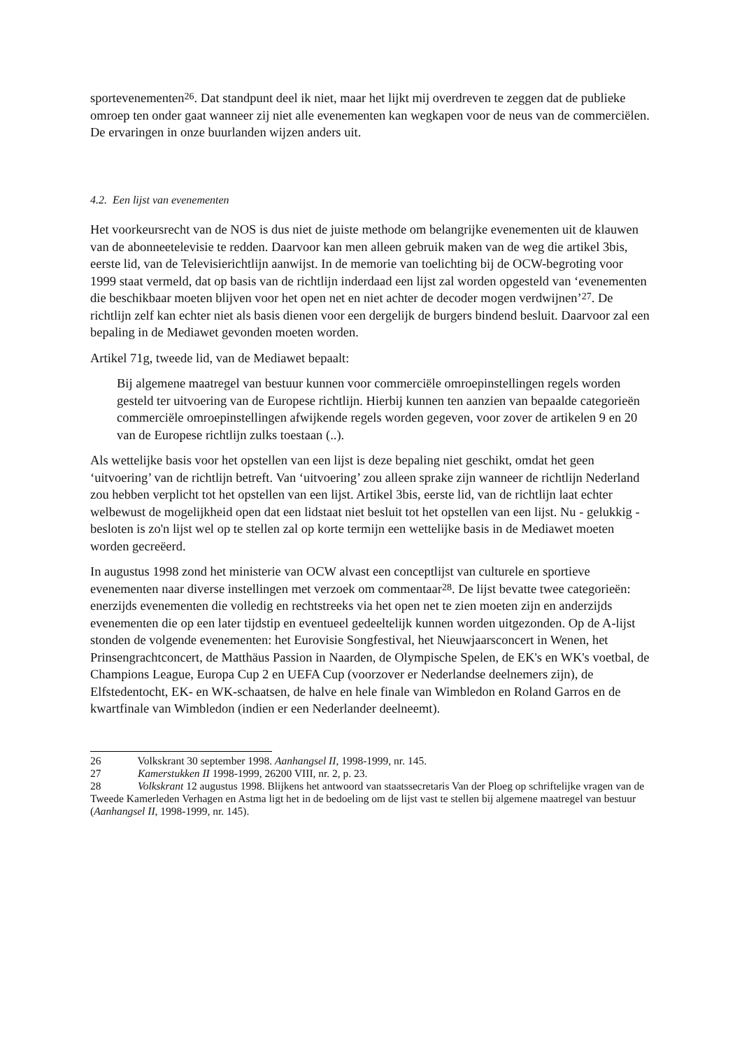sportevenementen<sup>26</sup>. Dat standpunt deel ik niet, maar het lijkt mij overdreven te zeggen dat de publieke omroep ten onder gaat wanneer zij niet alle evenementen kan wegkapen voor de neus van de commerciëlen. De ervaringen in onze buurlanden wijzen anders uit.
4.2. Een lijst van evenementen
Het voorkeursrecht van de NOS is dus niet de juiste methode om belangrijke evenementen uit de klauwen van de abonneetelevisie te redden. Daarvoor kan men alleen gebruik maken van de weg die artikel 3bis, eerste lid, van de Televisierichtlijn aanwijst. In de memorie van toelichting bij de OCW-begroting voor 1999 staat vermeld, dat op basis van de richtlijn inderdaad een lijst zal worden opgesteld van ‘evenementen die beschikbaar moeten blijven voor het open net en niet achter de decoder mogen verdwijnen’<sup>27</sup>. De richtlijn zelf kan echter niet als basis dienen voor een dergelijk de burgers bindend besluit. Daarvoor zal een bepaling in de Mediawet gevonden moeten worden.
Artikel 71g, tweede lid, van de Mediawet bepaalt:
Bij algemene maatregel van bestuur kunnen voor commerciële omroepinstellingen regels worden gesteld ter uitvoering van de Europese richtlijn. Hierbij kunnen ten aanzien van bepaalde categorieën commerciële omroepinstellingen afwijkende regels worden gegeven, voor zover de artikelen 9 en 20 van de Europese richtlijn zulks toestaan (..).
Als wettelijke basis voor het opstellen van een lijst is deze bepaling niet geschikt, omdat het geen ‘uitvoering’ van de richtlijn betreft. Van ‘uitvoering’ zou alleen sprake zijn wanneer de richtlijn Nederland zou hebben verplicht tot het opstellen van een lijst. Artikel 3bis, eerste lid, van de richtlijn laat echter welbewust de mogelijkheid open dat een lidstaat niet besluit tot het opstellen van een lijst. Nu - gelukkig - besloten is zo'n lijst wel op te stellen zal op korte termijn een wettelijke basis in de Mediawet moeten worden gecreëerd.
In augustus 1998 zond het ministerie van OCW alvast een conceptlijst van culturele en sportieve evenementen naar diverse instellingen met verzoek om commentaar<sup>28</sup>. De lijst bevatte twee categorieën: enerzijds evenementen die volledig en rechtstreeks via het open net te zien moeten zijn en anderzijds evenementen die op een later tijdstip en eventueel gedeeltelijk kunnen worden uitgezonden. Op de A-lijst stonden de volgende evenementen: het Eurovisie Songfestival, het Nieuwjaarsconcert in Wenen, het Prinsengrachtconcert, de Matthäus Passion in Naarden, de Olympische Spelen, de EK's en WK's voetbal, de Champions League, Europa Cup 2 en UEFA Cup (voorzover er Nederlandse deelnemers zijn), de Elfstedentocht, EK- en WK-schaatsen, de halve en hele finale van Wimbledon en Roland Garros en de kwartfinale van Wimbledon (indien er een Nederlander deelneemt).
26 Volkskrant 30 september 1998. Aanhangsel II, 1998-1999, nr. 145.
27 Kamerstukken II 1998-1999, 26200 VIII, nr. 2, p. 23.
28 Volkskrant 12 augustus 1998. Blijkens het antwoord van staatssecretaris Van der Ploeg op schriftelijke vragen van de Tweede Kamerleden Verhagen en Astma ligt het in de bedoeling om de lijst vast te stellen bij algemene maatregel van bestuur (Aanhangsel II, 1998-1999, nr. 145).